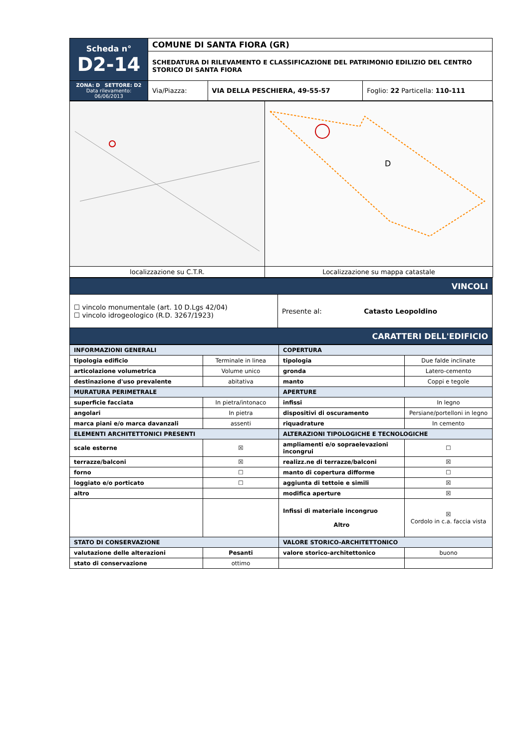| Scheda n° D2-14 | COMUNE DI SANTA FIORA (GR) | | |
| | SCHEDATURA DI RILEVAMENTO E CLASSIFICAZIONE DEL PATRIMONIO EDILIZIO DEL CENTRO STORICO DI SANTA FIORA | | |
| ZONA: D SETTORE: D2 Data rilevamento: 06/06/2013 | Via/Piazza: | VIA DELLA PESCHIERA, 49-55-57 | Foglio: 22 Particella: 110-111 |
| | D |
| localizzazione su C.T.R. | Localizzazione su mappa catastale |
| VINCOLI | |
| ☐ vincolo monumentale (art. 10 D.Lgs 42/04) ☐ vincolo idrogeologico (R.D. 3267/1923) | Presente al: Catasto Leopoldino |
| CARATTERI DELL'EDIFICIO | |
| INFORMAZIONI GENERALI | | COPERTURA | |
| --- | --- | --- | --- |
| tipologia edificio | Terminale in linea | tipologia | Due falde inclinate |
| articolazione volumetrica | Volume unico | gronda | Latero-cemento |
| destinazione d'uso prevalente | abitativa | manto | Coppi e tegole |
| MURATURA PERIMETRALE | | APERTURE | |
| superficie facciata | In pietra/intonaco | infissi | In legno |
| angolari | In pietra | dispositivi di oscuramento | Persiane/portelloni in legno |
| marca piani e/o marca davanzali | assenti | riquadrature | In cemento |
| ELEMENTI ARCHITETTONICI PRESENTI | | ALTERAZIONI TIPOLOGICHE E TECNOLOGICHE | |
| scale esterne | ☒ | ampliamenti e/o sopraelevazioni incongrui | ☐ |
| terrazze/balconi | ☒ | realizz.ne di terrazze/balconi | ☒ |
| forno | ☐ | manto di copertura difforme | ☐ |
| loggiato e/o porticato | ☐ | aggiunta di tettoie e simili | ☒ |
| altro | | modifica aperture | ☒ |
| | | Infissi di materiale incongruo Altro | ☒ Cordolo in c.a. faccia vista |
| STATO DI CONSERVAZIONE | | VALORE STORICO-ARCHITETTONICO | |
| valutazione delle alterazioni | Pesanti | valore storico-architettonico | buono |
| stato di conservazione | ottimo | | |